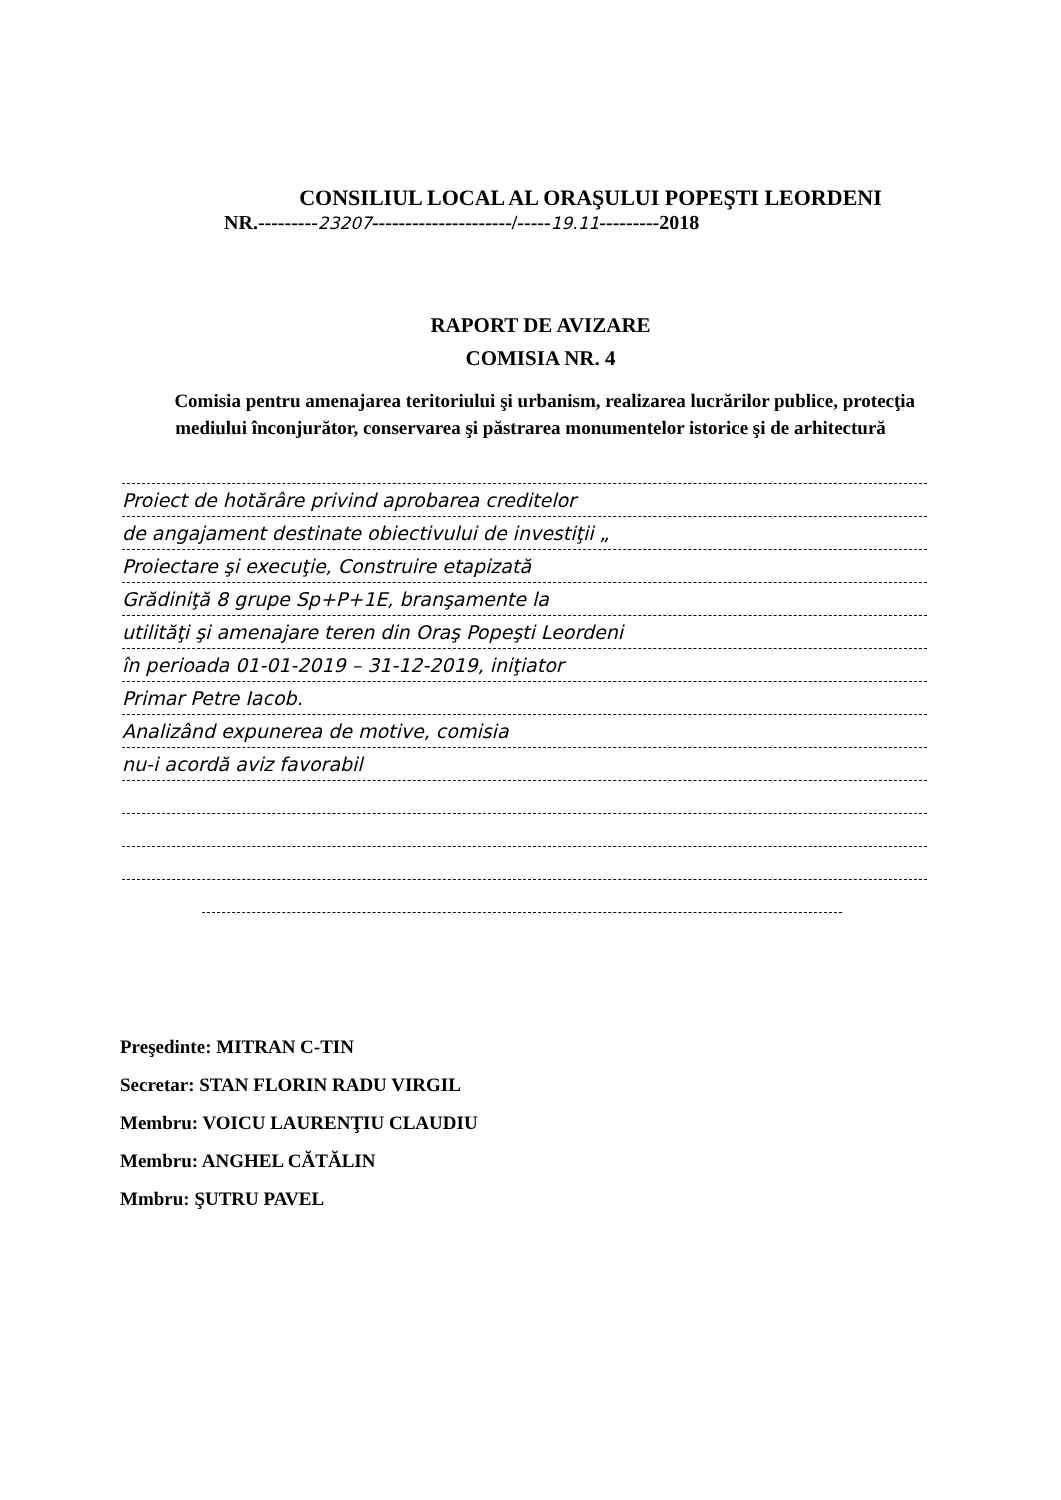CONSILIUL LOCAL AL ORAŞULUI POPEŞTI LEORDENI
NR.---------23207---------------------/-----19.11---------2018
RAPORT DE AVIZARE
COMISIA NR. 4
Comisia pentru amenajarea teritoriului şi urbanism, realizarea lucrărilor publice, protecţia mediului înconjurător, conservarea şi păstrarea monumentelor istorice şi de arhitectură
Proiect de hotărâre privind aprobarea creditelor
de angajament destinate obiectivului de investiţii „
Proiectare şi execuţie, Construire etapizată
Grădiniţă 8 grupe Sp+P+1E, branşamente la
utilităţi şi amenajare teren din Oraş Popeşti Leordeni
în perioada 01-01-2019 – 31-12-2019, iniţiator
Primar Petre Iacob.
Analizând expunerea de motive, comisia
nu-i acordă aviz favorabil
Preşedinte: MITRAN C-TIN
Secretar: STAN FLORIN RADU VIRGIL
Membru: VOICU LAURENŢIU CLAUDIU
Membru: ANGHEL CĂTĂLIN
Mmbru: ŞUTRU PAVEL